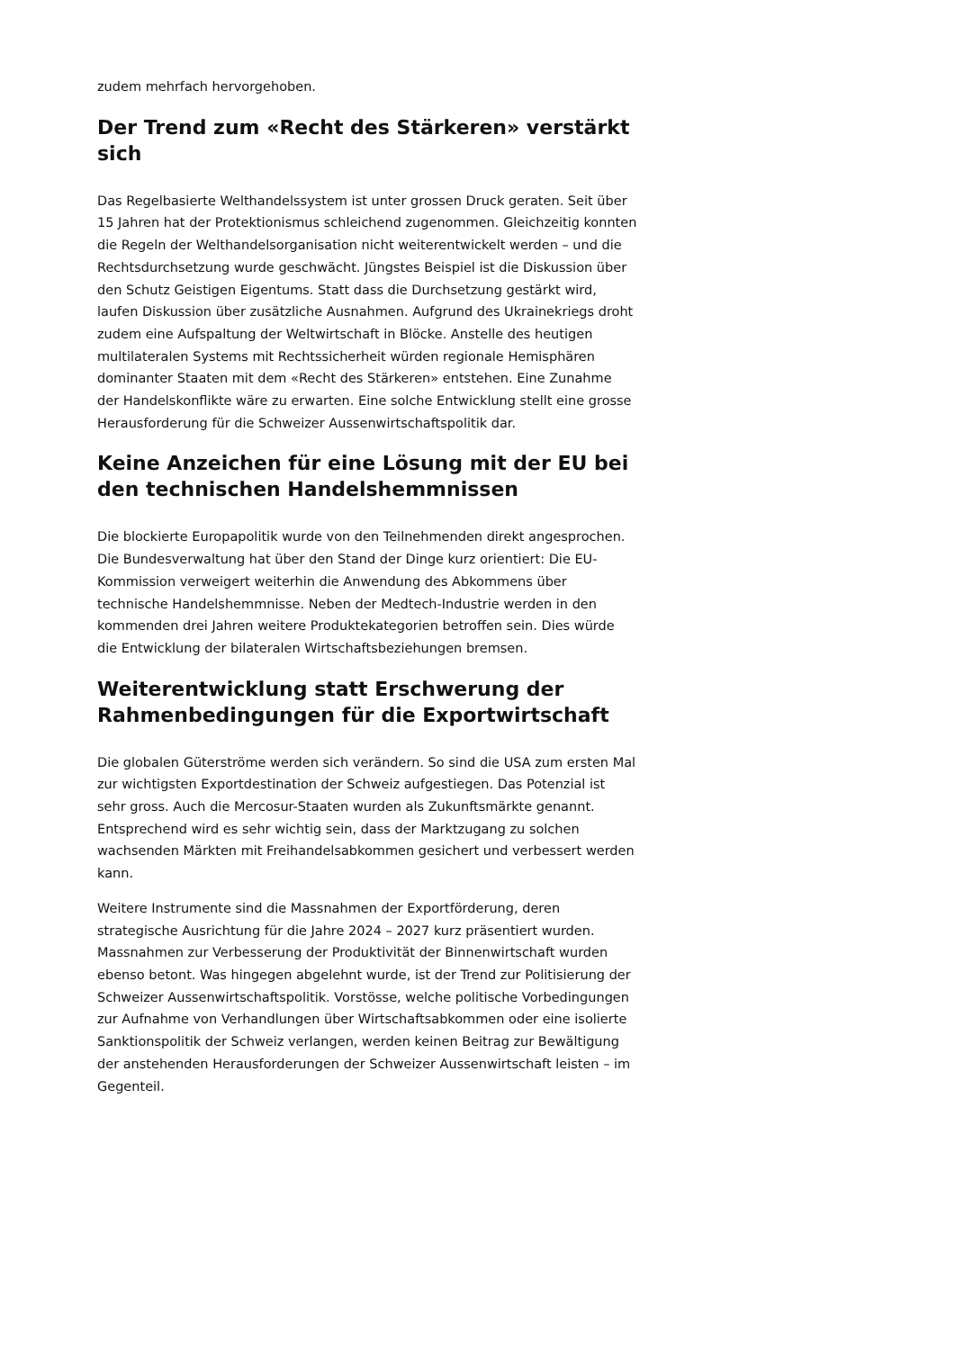zudem mehrfach hervorgehoben.
Der Trend zum «Recht des Stärkeren» verstärkt sich
Das Regelbasierte Welthandelssystem ist unter grossen Druck geraten. Seit über 15 Jahren hat der Protektionismus schleichend zugenommen. Gleichzeitig konnten die Regeln der Welthandelsorganisation nicht weiterentwickelt werden – und die Rechtsdurchsetzung wurde geschwächt. Jüngstes Beispiel ist die Diskussion über den Schutz Geistigen Eigentums. Statt dass die Durchsetzung gestärkt wird, laufen Diskussion über zusätzliche Ausnahmen. Aufgrund des Ukrainekriegs droht zudem eine Aufspaltung der Weltwirtschaft in Blöcke. Anstelle des heutigen multilateralen Systems mit Rechtssicherheit würden regionale Hemisphären dominanter Staaten mit dem «Recht des Stärkeren» entstehen. Eine Zunahme der Handelskonflikte wäre zu erwarten. Eine solche Entwicklung stellt eine grosse Herausforderung für die Schweizer Aussenwirtschaftspolitik dar.
Keine Anzeichen für eine Lösung mit der EU bei den technischen Handelshemmnissen
Die blockierte Europapolitik wurde von den Teilnehmenden direkt angesprochen. Die Bundesverwaltung hat über den Stand der Dinge kurz orientiert: Die EU-Kommission verweigert weiterhin die Anwendung des Abkommens über technische Handelshemmnisse. Neben der Medtech-Industrie werden in den kommenden drei Jahren weitere Produktekategorien betroffen sein. Dies würde die Entwicklung der bilateralen Wirtschaftsbeziehungen bremsen.
Weiterentwicklung statt Erschwerung der Rahmenbedingungen für die Exportwirtschaft
Die globalen Güterströme werden sich verändern. So sind die USA zum ersten Mal zur wichtigsten Exportdestination der Schweiz aufgestiegen. Das Potenzial ist sehr gross. Auch die Mercosur-Staaten wurden als Zukunftsmärkte genannt. Entsprechend wird es sehr wichtig sein, dass der Marktzugang zu solchen wachsenden Märkten mit Freihandelsabkommen gesichert und verbessert werden kann.
Weitere Instrumente sind die Massnahmen der Exportförderung, deren strategische Ausrichtung für die Jahre 2024 – 2027 kurz präsentiert wurden. Massnahmen zur Verbesserung der Produktivität der Binnenwirtschaft wurden ebenso betont. Was hingegen abgelehnt wurde, ist der Trend zur Politisierung der Schweizer Aussenwirtschaftspolitik. Vorstösse, welche politische Vorbedingungen zur Aufnahme von Verhandlungen über Wirtschaftsabkommen oder eine isolierte Sanktionspolitik der Schweiz verlangen, werden keinen Beitrag zur Bewältigung der anstehenden Herausforderungen der Schweizer Aussenwirtschaft leisten – im Gegenteil.